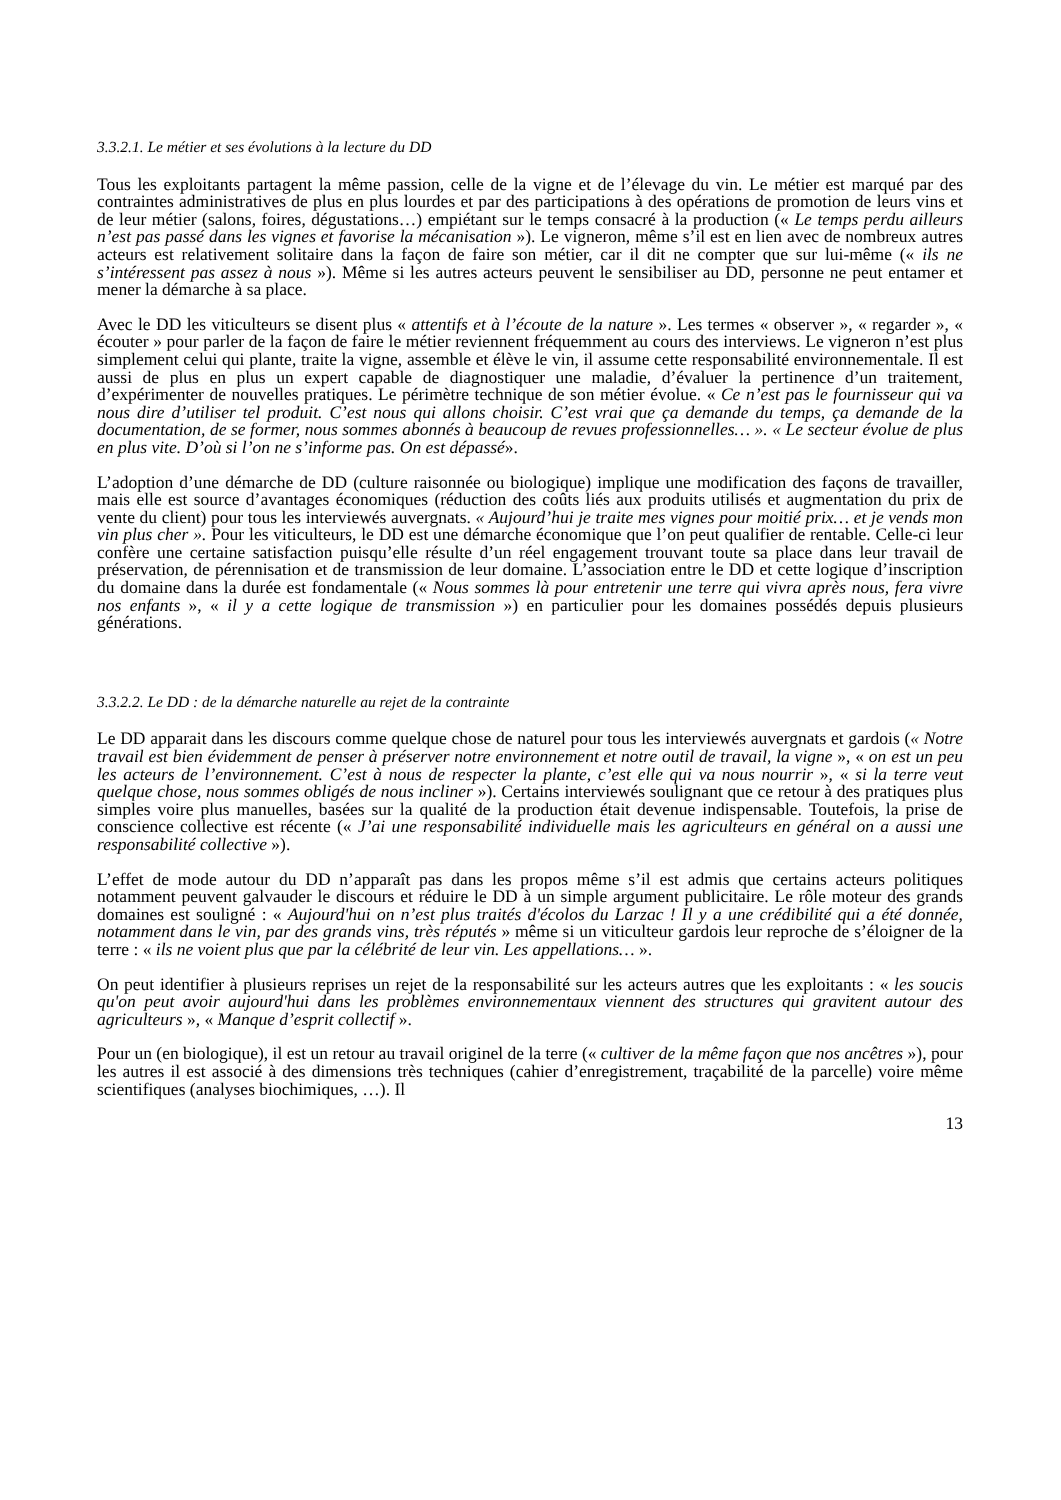3.3.2.1. Le métier et ses évolutions à la lecture du DD
Tous les exploitants partagent la même passion, celle de la vigne et de l’élevage du vin. Le métier est marqué par des contraintes administratives de plus en plus lourdes et par des participations à des opérations de promotion de leurs vins et de leur métier (salons, foires, dégustations…) empiétant sur le temps consacré à la production (« Le temps perdu ailleurs n’est pas passé dans les vignes et favorise la mécanisation »). Le vigneron, même s’il est en lien avec de nombreux autres acteurs est relativement solitaire dans la façon de faire son métier, car il dit ne compter que sur lui-même (« ils ne s’intéressent pas assez à nous »). Même si les autres acteurs peuvent le sensibiliser au DD, personne ne peut entamer et mener la démarche à sa place.
Avec le DD les viticulteurs se disent plus « attentifs et à l’écoute de la nature ». Les termes « observer », « regarder », « écouter » pour parler de la façon de faire le métier reviennent fréquemment au cours des interviews. Le vigneron n’est plus simplement celui qui plante, traite la vigne, assemble et élève le vin, il assume cette responsabilité environnementale. Il est aussi de plus en plus un expert capable de diagnostiquer une maladie, d’évaluer la pertinence d’un traitement, d’expérimenter de nouvelles pratiques. Le périmètre technique de son métier évolue. « Ce n’est pas le fournisseur qui va nous dire d’utiliser tel produit. C’est nous qui allons choisir. C’est vrai que ça demande du temps, ça demande de la documentation, de se former, nous sommes abonnés à beaucoup de revues professionnelles… ». « Le secteur évolue de plus en plus vite. D’où si l’on ne s’informe pas. On est dépassé».
L’adoption d’une démarche de DD (culture raisonnée ou biologique) implique une modification des façons de travailler, mais elle est source d’avantages économiques (réduction des coûts liés aux produits utilisés et augmentation du prix de vente du client) pour tous les interviewés auvergnats. « Aujourd’hui je traite mes vignes pour moitié prix… et je vends mon vin plus cher ». Pour les viticulteurs, le DD est une démarche économique que l’on peut qualifier de rentable. Celle-ci leur confère une certaine satisfaction puisqu’elle résulte d’un réel engagement trouvant toute sa place dans leur travail de préservation, de pérennisation et de transmission de leur domaine. L’association entre le DD et cette logique d’inscription du domaine dans la durée est fondamentale (« Nous sommes là pour entretenir une terre qui vivra après nous, fera vivre nos enfants », « il y a cette logique de transmission ») en particulier pour les domaines possédés depuis plusieurs générations.
3.3.2.2. Le DD : de la démarche naturelle au rejet de la contrainte
Le DD apparait dans les discours comme quelque chose de naturel pour tous les interviewés auvergnats et gardois (« Notre travail est bien évidemment de penser à préserver notre environnement et notre outil de travail, la vigne », « on est un peu les acteurs de l’environnement. C’est à nous de respecter la plante, c’est elle qui va nous nourrir », « si la terre veut quelque chose, nous sommes obligés de nous incliner »). Certains interviewés soulignant que ce retour à des pratiques plus simples voire plus manuelles, basées sur la qualité de la production était devenue indispensable. Toutefois, la prise de conscience collective est récente (« J’ai une responsabilité individuelle mais les agriculteurs en général on a aussi une responsabilité collective »).
L’effet de mode autour du DD n’apparaît pas dans les propos même s’il est admis que certains acteurs politiques notamment peuvent galvauder le discours et réduire le DD à un simple argument publicitaire. Le rôle moteur des grands domaines est souligné : « Aujourd'hui on n’est plus traités d'écolos du Larzac ! Il y a une crédibilité qui a été donnée, notamment dans le vin, par des grands vins, très réputés » même si un viticulteur gardois leur reproche de s’éloigner de la terre : « ils ne voient plus que par la célébrité de leur vin. Les appellations… ».
On peut identifier à plusieurs reprises un rejet de la responsabilité sur les acteurs autres que les exploitants : « les soucis qu'on peut avoir aujourd'hui dans les problèmes environnementaux viennent des structures qui gravitent autour des agriculteurs », « Manque d’esprit collectif ».
Pour un (en biologique), il est un retour au travail originel de la terre (« cultiver de la même façon que nos ancêtres »), pour les autres il est associé à des dimensions très techniques (cahier d’enregistrement, traçabilité de la parcelle) voire même scientifiques (analyses biochimiques, …). Il
13